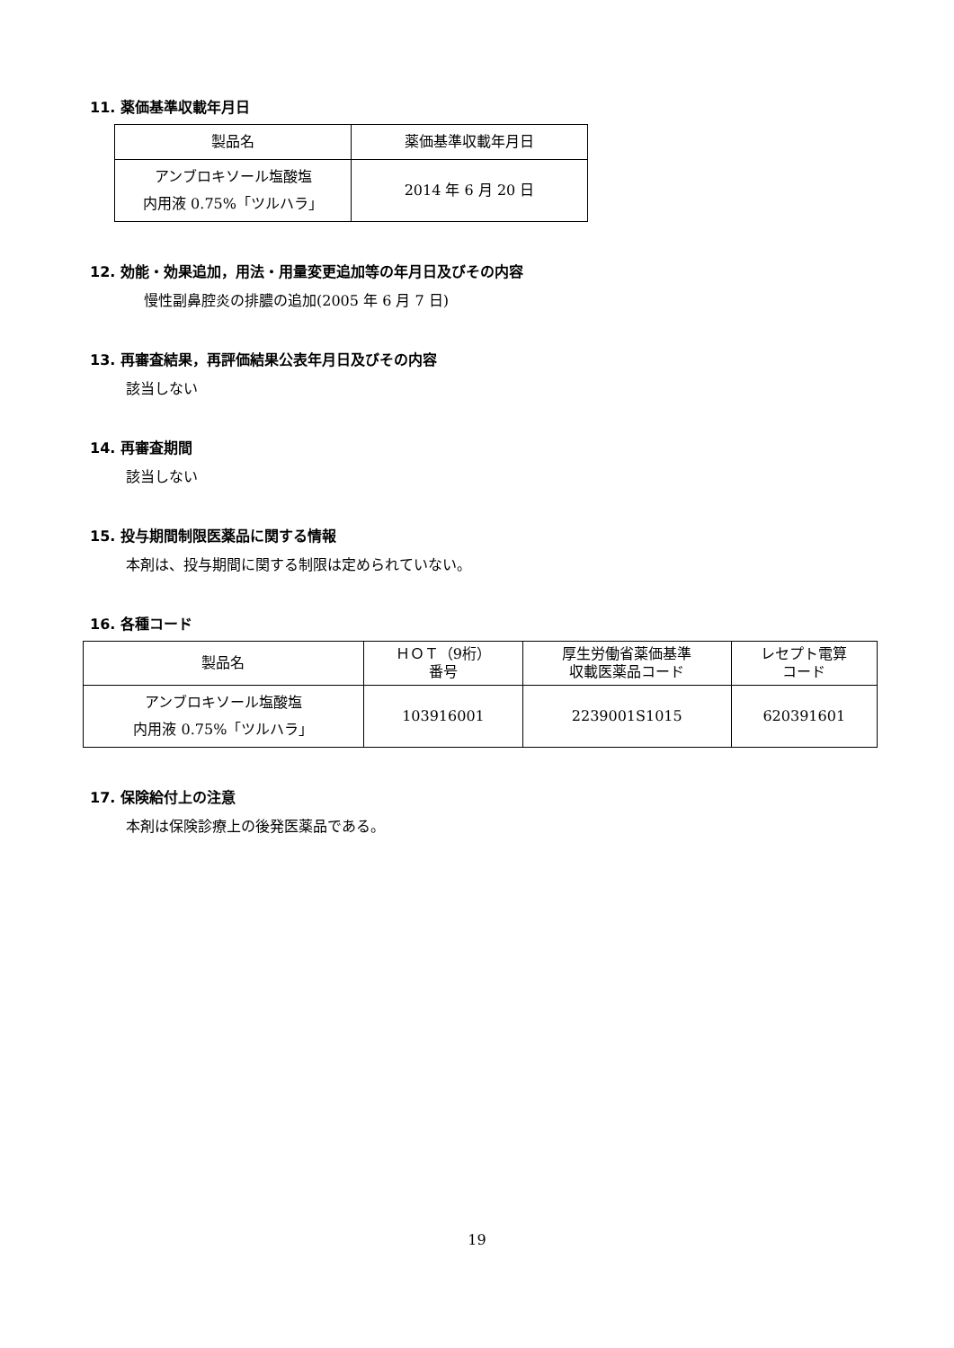11. 薬価基準収載年月日
| 製品名 | 薬価基準収載年月日 |
| --- | --- |
| アンブロキソール塩酸塩 内用液 0.75%「ツルハラ」 | 2014 年 6 月 20 日 |
12. 効能・効果追加，用法・用量変更追加等の年月日及びその内容
慢性副鼻腔炎の排膿の追加(2005 年 6 月 7 日)
13. 再審査結果，再評価結果公表年月日及びその内容
該当しない
14. 再審査期間
該当しない
15. 投与期間制限医薬品に関する情報
本剤は、投与期間に関する制限は定められていない。
16. 各種コード
| 製品名 | ＨＯＴ（9桁） 番号 | 厚生労働省薬価基準 収載医薬品コード | レセプト電算 コード |
| --- | --- | --- | --- |
| アンブロキソール塩酸塩 内用液 0.75%「ツルハラ」 | 103916001 | 2239001S1015 | 620391601 |
17. 保険給付上の注意
本剤は保険診療上の後発医薬品である。
19